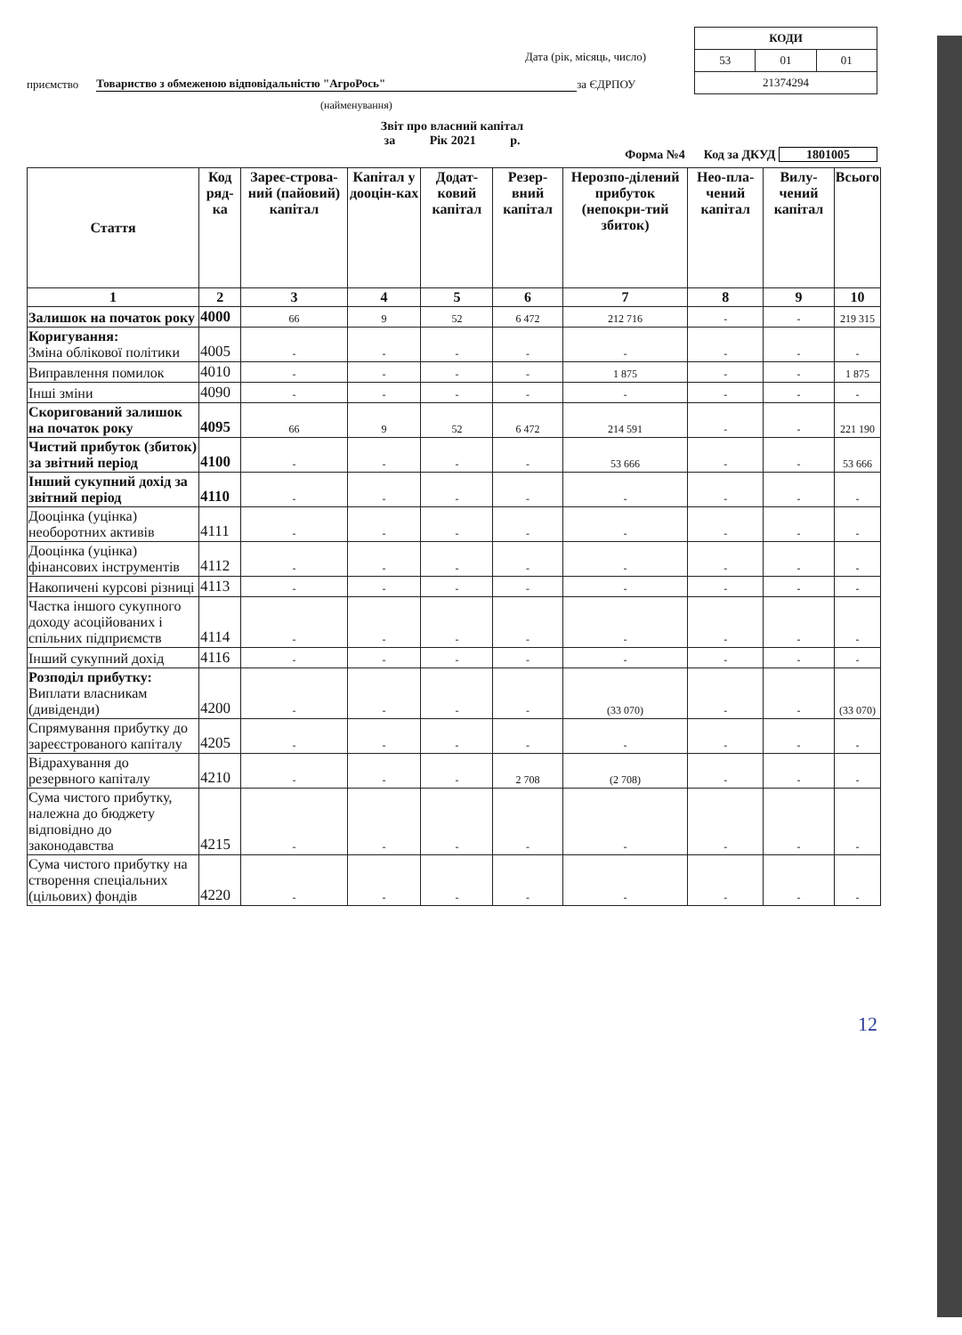| КОДИ | | |
| 53 | 01 | 01 |
| 21374294 | | |
Дата (рік, місяць, число)
приємство Товариство з обмеженою відповідальністю "АгроРось" за ЄДРПОУ
(найменування)
Звіт про власний капітал
за Рік 2021 р.
Форма №4 Код за ДКУД 1801005
| Стаття | Код ряд-ка | Зареє-строва-ний (пайовий) капітал | Капітал у дооцін-ках | Додат-ковий капітал | Резер-вний капітал | Нерозпо-ділений прибуток (непокри-тий збиток) | Нео-пла-чений капітал | Вилу-чений капітал | Всього |
| --- | --- | --- | --- | --- | --- | --- | --- | --- | --- |
| 1 | 2 | 3 | 4 | 5 | 6 | 7 | 8 | 9 | 10 |
| Залишок на початок року | 4000 | 66 | 9 | 52 | 6 472 | 212 716 | - | - | 219 315 |
| Коригування: Зміна облікової політики | 4005 | - | - | - | - | - | - | - | - |
| Виправлення помилок | 4010 | - | - | - | - | 1 875 | - | - | 1 875 |
| Інші зміни | 4090 | - | - | - | - | - | - | - | - |
| Скоригований залишок на початок року | 4095 | 66 | 9 | 52 | 6 472 | 214 591 | - | - | 221 190 |
| Чистий прибуток (збиток) за звітний період | 4100 | - | - | - | - | 53 666 | - | - | 53 666 |
| Інший сукупний дохід за звітний період | 4110 | - | - | - | - | - | - | - | - |
| Дооцінка (уцінка) необоротних активів | 4111 | - | - | - | - | - | - | - | - |
| Дооцінка (уцінка) фінансових інструментів | 4112 | - | - | - | - | - | - | - | - |
| Накопичені курсові різниці | 4113 | - | - | - | - | - | - | - | - |
| Частка іншого сукупного доходу асоційованих і спільних підприємств | 4114 | - | - | - | - | - | - | - | - |
| Інший сукупний дохід | 4116 | - | - | - | - | - | - | - | - |
| Розподіл прибутку: Виплати власникам (дивіденди) | 4200 | - | - | - | - | (33 070) | - | - | (33 070) |
| Спрямування прибутку до зареєстрованого капіталу | 4205 | - | - | - | - | - | - | - | - |
| Відрахування до резервного капіталу | 4210 | - | - | - | 2 708 | (2 708) | - | - | - |
| Сума чистого прибутку, належна до бюджету відповідно до законодавства | 4215 | - | - | - | - | - | - | - | - |
| Сума чистого прибутку на створення спеціальних (цільових) фондів | 4220 | - | - | - | - | - | - | - | - |
12